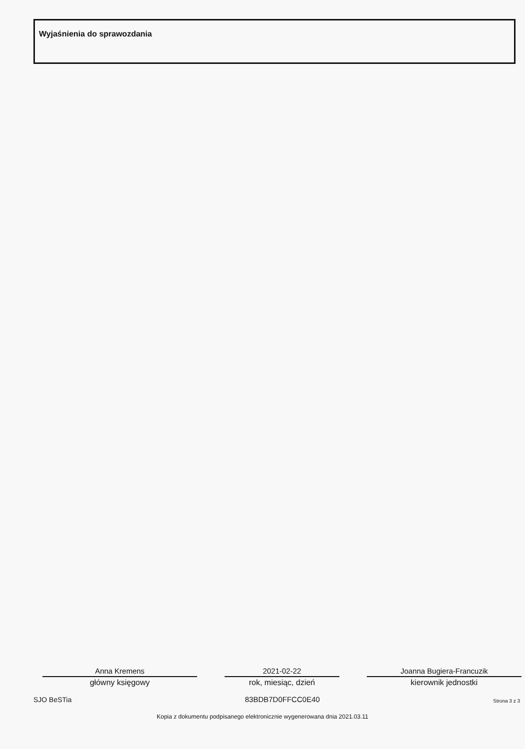Wyjaśnienia do sprawozdania
Anna Kremens
główny księgowy
2021-02-22
rok, miesiąc, dzień
Joanna Bugiera-Francuzik
kierownik jednostki
SJO BeSTia 83BDB7D0FFCC0E40 Strona 3 z 3
Kopia z dokumentu podpisanego elektronicznie wygenerowana dnia 2021.03.11